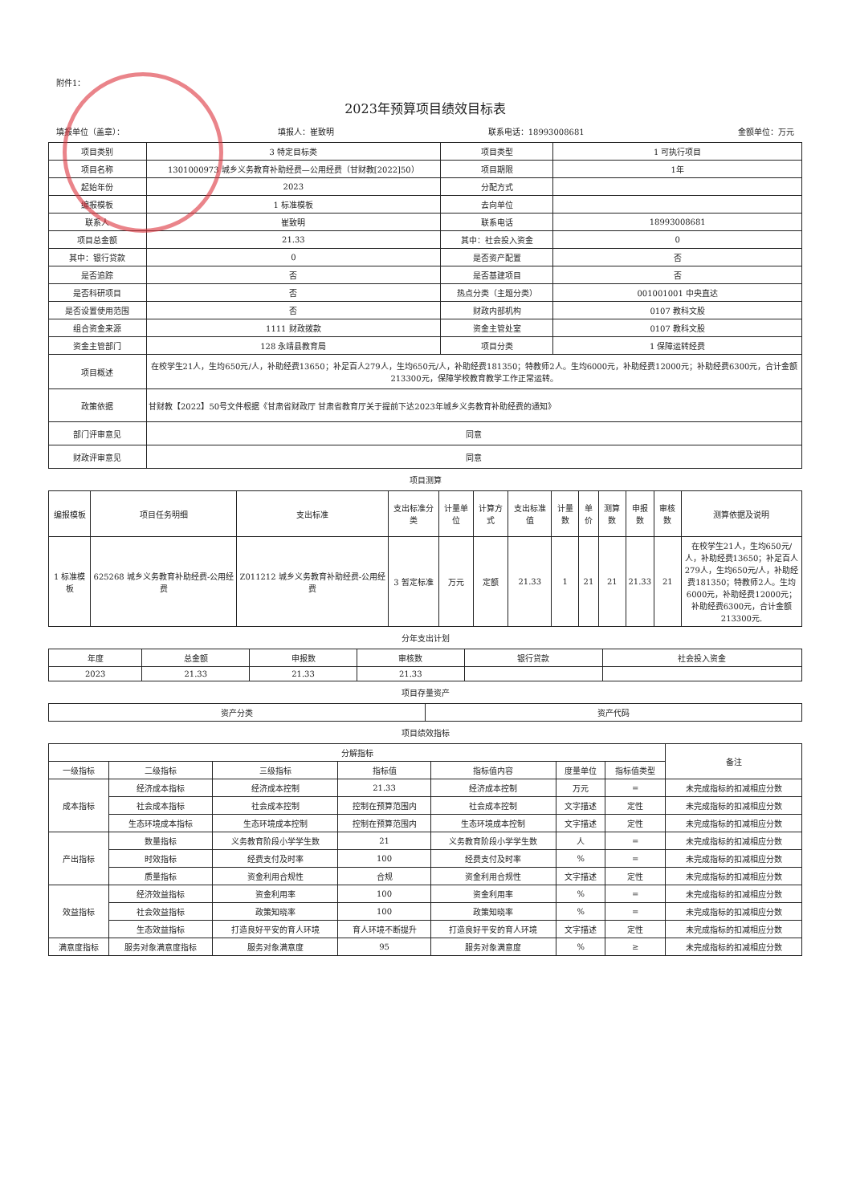附件1：
2023年预算项目绩效目标表
填报单位（盖章）： 填报人：崔致明 联系电话：18993008681 金额单位：万元
| 项目类别 | 3 特定目标类 | 项目类型 | 1 可执行项目 |
| 项目名称 | 1301000973 城乡义务教育补助经费—公用经费（甘财教[2022]50） | 项目期限 | 1年 |
| 起始年份 | 2023 | 分配方式 | |
| 编报模板 | 1 标准模板 | 去向单位 | |
| 联系人 | 崔致明 | 联系电话 | 18993008681 |
| 项目总金额 | 21.33 | 其中：社会投入资金 | 0 |
| 其中：银行贷款 | 0 | 是否资产配置 | 否 |
| 是否追踪 | 否 | 是否基建项目 | 否 |
| 是否科研项目 | 否 | 热点分类（主题分类） | 001001001 中央直达 |
| 是否设置使用范围 | 否 | 财政内部机构 | 0107 教科文股 |
| 组合资金来源 | 1111 财政拨款 | 资金主管处室 | 0107 教科文股 |
| 资金主管部门 | 128 永靖县教育局 | 项目分类 | 1 保障运转经费 |
| 项目概述 | 在校学生21人，生均650元/人，补助经费13650；补足百人279人，生均650元/人，补助经费181350；特教师2人。生均6000元，补助经费12000元；补助经费6300元，合计金额213300元，保障学校教育教学工作正常运转。 | | |
| 政策依据 | 甘财教【2022】50号文件根据《甘肃省财政厅 甘肃省教育厅关于提前下达2023年城乡义务教育补助经费的通知》 | | |
| 部门评审意见 | 同意 | | |
| 财政评审意见 | 同意 | | |
项目测算
| 编报模板 | 项目任务明细 | 支出标准 | 支出标准分类 | 计量单位 | 计算方式 | 支出标准值 | 计量数 | 单价 | 测算数 | 申报数 | 审核数 | 测算依据及说明 |
| --- | --- | --- | --- | --- | --- | --- | --- | --- | --- | --- | --- | --- |
| 1 标准模板 | 625268 城乡义务教育补助经费-公用经费 | Z011212 城乡义务教育补助经费-公用经费 | 3 暂定标准 | 万元 | 定额 | 21.33 | 1 | 21 | 21 | 21.33 | 21 | 在校学生21人，生均650元/人，补助经费13650；补足百人279人，生均650元/人，补助经费181350；特教师2人。生均6000元，补助经费12000元；补助经费6300元，合计金额213300元. |
分年支出计划
| 年度 | 总金额 | 申报数 | 审核数 | 银行贷款 | 社会投入资金 |
| --- | --- | --- | --- | --- | --- |
| 2023 | 21.33 | 21.33 | 21.33 | | |
项目存量资产
| 资产分类 | 资产代码 |
| --- | --- |
项目绩效指标
| 分解指标 | | | | | | | 备注 |
| --- | --- | --- | --- | --- | --- | --- | --- |
| 一级指标 | 二级指标 | 三级指标 | 指标值 | 指标值内容 | 度量单位 | 指标值类型 | |
| 成本指标 | 经济成本指标 | 经济成本控制 | 21.33 | 经济成本控制 | 万元 | = | 未完成指标的扣减相应分数 |
| | 社会成本指标 | 社会成本控制 | 控制在预算范围内 | 社会成本控制 | 文字描述 | 定性 | 未完成指标的扣减相应分数 |
| | 生态环境成本指标 | 生态环境成本控制 | 控制在预算范围内 | 生态环境成本控制 | 文字描述 | 定性 | 未完成指标的扣减相应分数 |
| 产出指标 | 数量指标 | 义务教育阶段小学学生数 | 21 | 义务教育阶段小学学生数 | 人 | = | 未完成指标的扣减相应分数 |
| | 时效指标 | 经费支付及时率 | 100 | 经费支付及时率 | % | = | 未完成指标的扣减相应分数 |
| | 质量指标 | 资金利用合规性 | 合规 | 资金利用合规性 | 文字描述 | 定性 | 未完成指标的扣减相应分数 |
| 效益指标 | 经济效益指标 | 资金利用率 | 100 | 资金利用率 | % | = | 未完成指标的扣减相应分数 |
| | 社会效益指标 | 政策知晓率 | 100 | 政策知晓率 | % | = | 未完成指标的扣减相应分数 |
| | 生态效益指标 | 打造良好平安的育人环境 | 育人环境不断提升 | 打造良好平安的育人环境 | 文字描述 | 定性 | 未完成指标的扣减相应分数 |
| 满意度指标 | 服务对象满意度指标 | 服务对象满意度 | 95 | 服务对象满意度 | % | ≥ | 未完成指标的扣减相应分数 |